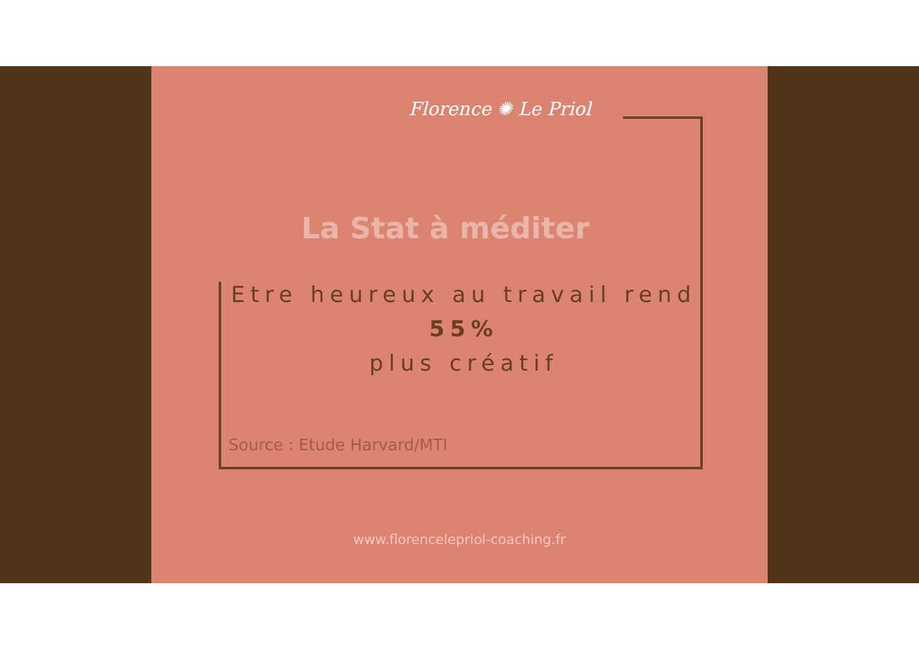Florence ✺ Le Priol
La Stat à méditer
Etre heureux au travail rend
55%
plus créatif
Source : Etude Harvard/MTI
www.florencelepriol-coaching.fr